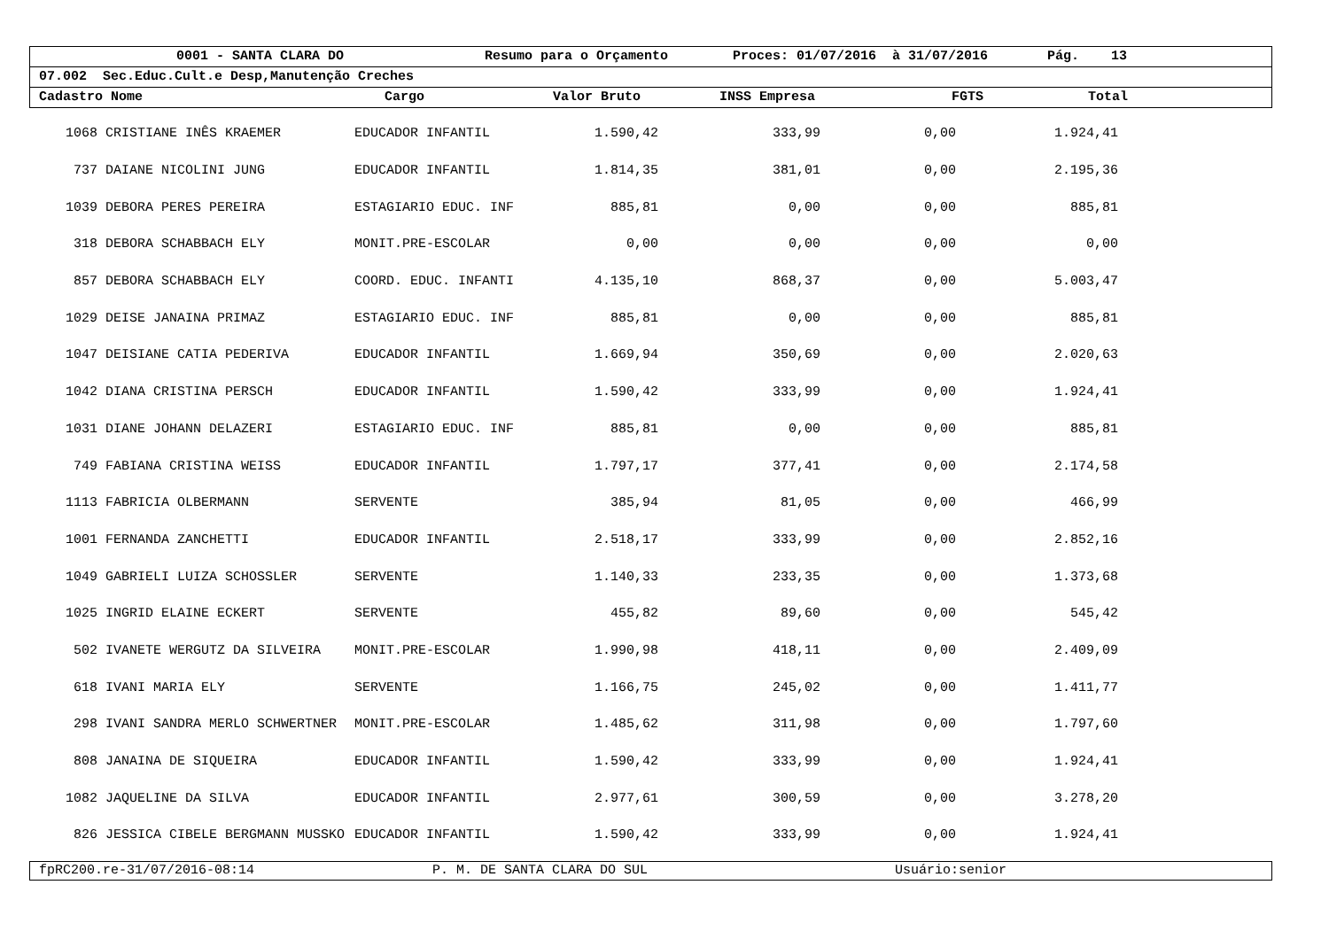0001 - SANTA CLARA DO Resumo para o Orçamento Proces: 01/07/2016 à 31/07/2016 Pág. 13
07.002 Sec.Educ.Cult.e Desp,Manutenção Creches
Cadastro Nome Cargo Valor Bruto INSS Empresa FGTS Total
| 1068 | CRISTIANE INÊS KRAEMER | EDUCADOR INFANTIL | 1.590,42 | 333,99 | 0,00 | 1.924,41 |
| 737 | DAIANE NICOLINI JUNG | EDUCADOR INFANTIL | 1.814,35 | 381,01 | 0,00 | 2.195,36 |
| 1039 | DEBORA PERES PEREIRA | ESTAGIARIO EDUC. INF | 885,81 | 0,00 | 0,00 | 885,81 |
| 318 | DEBORA SCHABBACH ELY | MONIT.PRE-ESCOLAR | 0,00 | 0,00 | 0,00 | 0,00 |
| 857 | DEBORA SCHABBACH ELY | COORD. EDUC. INFANTI | 4.135,10 | 868,37 | 0,00 | 5.003,47 |
| 1029 | DEISE JANAINA PRIMAZ | ESTAGIARIO EDUC. INF | 885,81 | 0,00 | 0,00 | 885,81 |
| 1047 | DEISIANE CATIA PEDERIVA | EDUCADOR INFANTIL | 1.669,94 | 350,69 | 0,00 | 2.020,63 |
| 1042 | DIANA CRISTINA PERSCH | EDUCADOR INFANTIL | 1.590,42 | 333,99 | 0,00 | 1.924,41 |
| 1031 | DIANE JOHANN DELAZERI | ESTAGIARIO EDUC. INF | 885,81 | 0,00 | 0,00 | 885,81 |
| 749 | FABIANA CRISTINA WEISS | EDUCADOR INFANTIL | 1.797,17 | 377,41 | 0,00 | 2.174,58 |
| 1113 | FABRICIA OLBERMANN | SERVENTE | 385,94 | 81,05 | 0,00 | 466,99 |
| 1001 | FERNANDA ZANCHETTI | EDUCADOR INFANTIL | 2.518,17 | 333,99 | 0,00 | 2.852,16 |
| 1049 | GABRIELI LUIZA SCHOSSLER | SERVENTE | 1.140,33 | 233,35 | 0,00 | 1.373,68 |
| 1025 | INGRID ELAINE ECKERT | SERVENTE | 455,82 | 89,60 | 0,00 | 545,42 |
| 502 | IVANETE WERGUTZ DA SILVEIRA | MONIT.PRE-ESCOLAR | 1.990,98 | 418,11 | 0,00 | 2.409,09 |
| 618 | IVANI MARIA ELY | SERVENTE | 1.166,75 | 245,02 | 0,00 | 1.411,77 |
| 298 | IVANI SANDRA MERLO SCHWERTNER | MONIT.PRE-ESCOLAR | 1.485,62 | 311,98 | 0,00 | 1.797,60 |
| 808 | JANAINA DE SIQUEIRA | EDUCADOR INFANTIL | 1.590,42 | 333,99 | 0,00 | 1.924,41 |
| 1082 | JAQUELINE DA SILVA | EDUCADOR INFANTIL | 2.977,61 | 300,59 | 0,00 | 3.278,20 |
| 826 | JESSICA CIBELE BERGMANN MUSSKO | EDUCADOR INFANTIL | 1.590,42 | 333,99 | 0,00 | 1.924,41 |
fpRC200.re-31/07/2016-08:14 P. M. DE SANTA CLARA DO SUL Usuário:senior